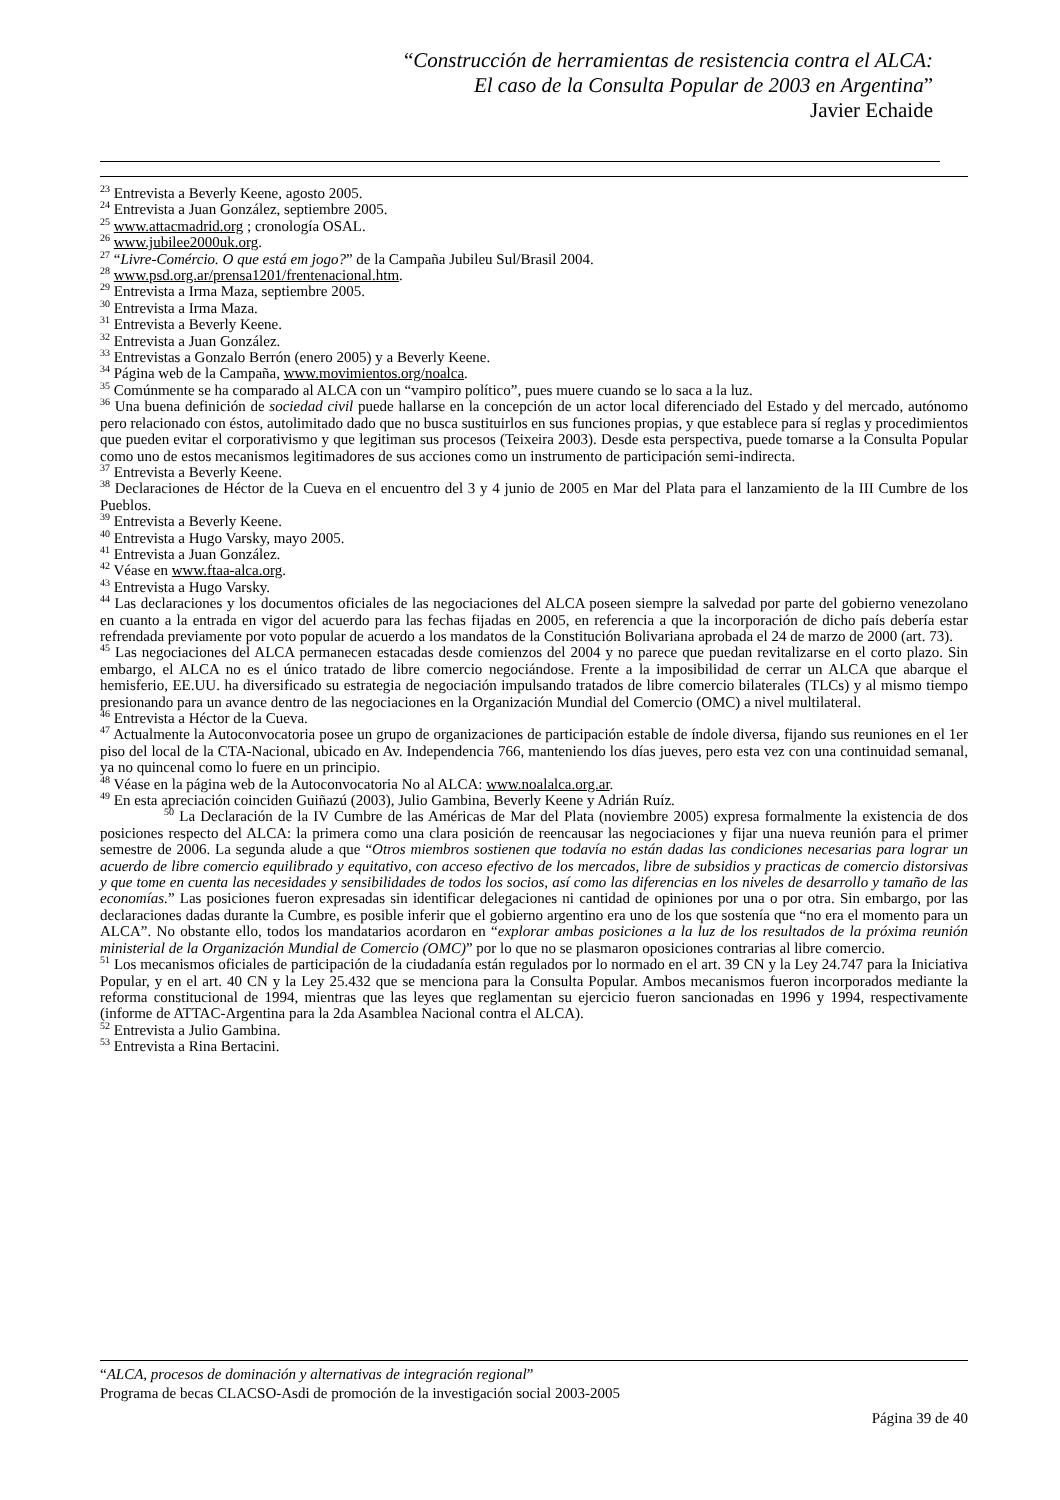“Construcción de herramientas de resistencia contra el ALCA:
El caso de la Consulta Popular de 2003 en Argentina”
Javier Echaide
<sup>23</sup> Entrevista a Beverly Keene, agosto 2005.
<sup>24</sup> Entrevista a Juan González, septiembre 2005.
<sup>25</sup> www.attacmadrid.org ; cronología OSAL.
<sup>26</sup> www.jubilee2000uk.org.
<sup>27</sup> “Livre-Comércio. O que está em jogo?” de la Campaña Jubileu Sul/Brasil 2004.
<sup>28</sup> www.psd.org.ar/prensa1201/frentenacional.htm.
<sup>29</sup> Entrevista a Irma Maza, septiembre 2005.
<sup>30</sup> Entrevista a Irma Maza.
<sup>31</sup> Entrevista a Beverly Keene.
<sup>32</sup> Entrevista a Juan González.
<sup>33</sup> Entrevistas a Gonzalo Berrón (enero 2005) y a Beverly Keene.
<sup>34</sup> Página web de la Campaña, www.movimientos.org/noalca.
<sup>35</sup> Comúnmente se ha comparado al ALCA con un “vampiro político”, pues muere cuando se lo saca a la luz.
<sup>36</sup> Una buena definición de sociedad civil puede hallarse en la concepción de un actor local diferenciado del Estado y del mercado, autónomo pero relacionado con éstos, autolimitado dado que no busca sustituirlos en sus funciones propias, y que establece para sí reglas y procedimientos que pueden evitar el corporativismo y que legitiman sus procesos (Teixeira 2003). Desde esta perspectiva, puede tomarse a la Consulta Popular como uno de estos mecanismos legitimadores de sus acciones como un instrumento de participación semi-indirecta.
<sup>37</sup> Entrevista a Beverly Keene.
<sup>38</sup> Declaraciones de Héctor de la Cueva en el encuentro del 3 y 4 junio de 2005 en Mar del Plata para el lanzamiento de la III Cumbre de los Pueblos.
<sup>39</sup> Entrevista a Beverly Keene.
<sup>40</sup> Entrevista a Hugo Varsky, mayo 2005.
<sup>41</sup> Entrevista a Juan González.
<sup>42</sup> Véase en www.ftaa-alca.org.
<sup>43</sup> Entrevista a Hugo Varsky.
<sup>44</sup> Las declaraciones y los documentos oficiales de las negociaciones del ALCA poseen siempre la salvedad por parte del gobierno venezolano en cuanto a la entrada en vigor del acuerdo para las fechas fijadas en 2005, en referencia a que la incorporación de dicho país debería estar refrendada previamente por voto popular de acuerdo a los mandatos de la Constitución Bolivariana aprobada el 24 de marzo de 2000 (art. 73).
<sup>45</sup> Las negociaciones del ALCA permanecen estacadas desde comienzos del 2004 y no parece que puedan revitalizarse en el corto plazo. Sin embargo, el ALCA no es el único tratado de libre comercio negociándose. Frente a la imposibilidad de cerrar un ALCA que abarque el hemisferio, EE.UU. ha diversificado su estrategia de negociación impulsando tratados de libre comercio bilaterales (TLCs) y al mismo tiempo presionando para un avance dentro de las negociaciones en la Organización Mundial del Comercio (OMC) a nivel multilateral.
<sup>46</sup> Entrevista a Héctor de la Cueva.
<sup>47</sup> Actualmente la Autoconvocatoria posee un grupo de organizaciones de participación estable de índole diversa, fijando sus reuniones en el 1er piso del local de la CTA-Nacional, ubicado en Av. Independencia 766, manteniendo los días jueves, pero esta vez con una continuidad semanal, ya no quincenal como lo fuere en un principio.
<sup>48</sup> Véase en la página web de la Autoconvocatoria No al ALCA: www.noalalca.org.ar.
<sup>49</sup> En esta apreciación coinciden Guiñazú (2003), Julio Gambina, Beverly Keene y Adrián Ruíz.
<sup>50</sup> La Declaración de la IV Cumbre de las Américas de Mar del Plata (noviembre 2005) expresa formalmente la existencia de dos posiciones respecto del ALCA: la primera como una clara posición de reencausar las negociaciones y fijar una nueva reunión para el primer semestre de 2006. La segunda alude a que “Otros miembros sostienen que todavía no están dadas las condiciones necesarias para lograr un acuerdo de libre comercio equilibrado y equitativo, con acceso efectivo de los mercados, libre de subsidios y practicas de comercio distorsivas y que tome en cuenta las necesidades y sensibilidades de todos los socios, así como las diferencias en los niveles de desarrollo y tamaño de las economías.” Las posiciones fueron expresadas sin identificar delegaciones ni cantidad de opiniones por una o por otra. Sin embargo, por las declaraciones dadas durante la Cumbre, es posible inferir que el gobierno argentino era uno de los que sostenía que “no era el momento para un ALCA”. No obstante ello, todos los mandatarios acordaron en “explorar ambas posiciones a la luz de los resultados de la próxima reunión ministerial de la Organización Mundial de Comercio (OMC)” por lo que no se plasmaron oposiciones contrarias al libre comercio.
<sup>51</sup> Los mecanismos oficiales de participación de la ciudadanía están regulados por lo normado en el art. 39 CN y la Ley 24.747 para la Iniciativa Popular, y en el art. 40 CN y la Ley 25.432 que se menciona para la Consulta Popular. Ambos mecanismos fueron incorporados mediante la reforma constitucional de 1994, mientras que las leyes que reglamentan su ejercicio fueron sancionadas en 1996 y 1994, respectivamente (informe de ATTAC-Argentina para la 2da Asamblea Nacional contra el ALCA).
<sup>52</sup> Entrevista a Julio Gambina.
<sup>53</sup> Entrevista a Rina Bertacini.
“ALCA, procesos de dominación y alternativas de integración regional”
Programa de becas CLACSO-Asdi de promoción de la investigación social 2003-2005
Página 39 de 40